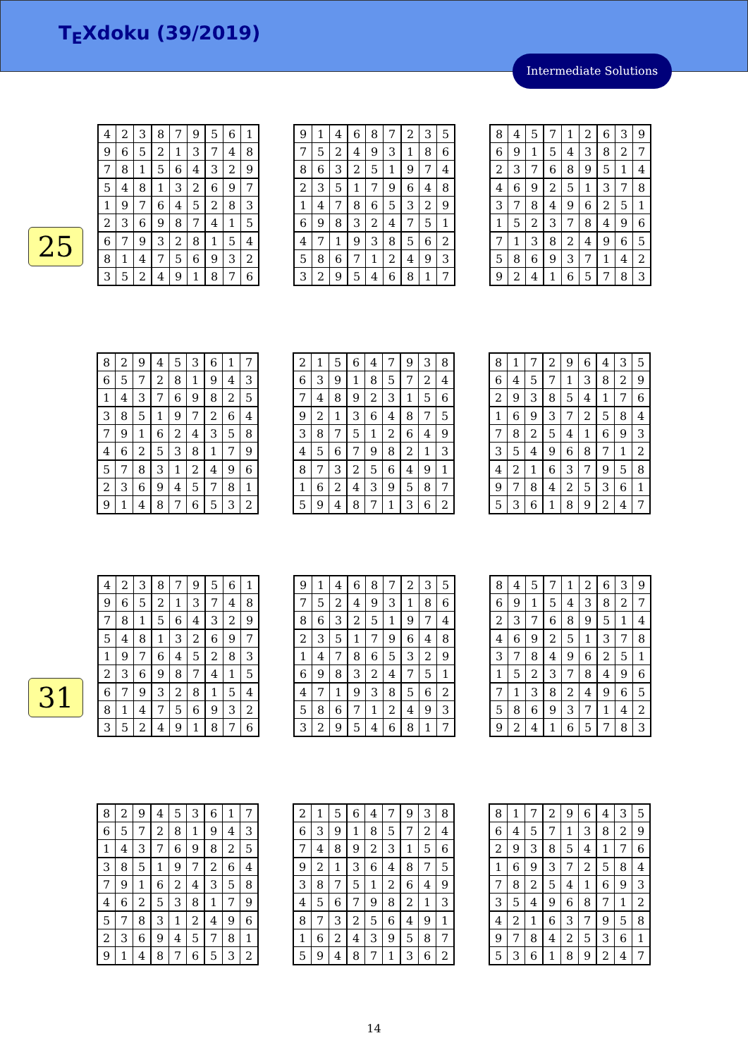T<sub>E</sub>Xdoku (39/2019)
Intermediate Solutions
25
| 4 | 2 | 3 | 8 | 7 | 9 | 5 | 6 | 1 |
| 9 | 6 | 5 | 2 | 1 | 3 | 7 | 4 | 8 |
| 7 | 8 | 1 | 5 | 6 | 4 | 3 | 2 | 9 |
| 5 | 4 | 8 | 1 | 3 | 2 | 6 | 9 | 7 |
| 1 | 9 | 7 | 6 | 4 | 5 | 2 | 8 | 3 |
| 2 | 3 | 6 | 9 | 8 | 7 | 4 | 1 | 5 |
| 6 | 7 | 9 | 3 | 2 | 8 | 1 | 5 | 4 |
| 8 | 1 | 4 | 7 | 5 | 6 | 9 | 3 | 2 |
| 3 | 5 | 2 | 4 | 9 | 1 | 8 | 7 | 6 |
| 9 | 1 | 4 | 6 | 8 | 7 | 2 | 3 | 5 |
| 7 | 5 | 2 | 4 | 9 | 3 | 1 | 8 | 6 |
| 8 | 6 | 3 | 2 | 5 | 1 | 9 | 7 | 4 |
| 2 | 3 | 5 | 1 | 7 | 9 | 6 | 4 | 8 |
| 1 | 4 | 7 | 8 | 6 | 5 | 3 | 2 | 9 |
| 6 | 9 | 8 | 3 | 2 | 4 | 7 | 5 | 1 |
| 4 | 7 | 1 | 9 | 3 | 8 | 5 | 6 | 2 |
| 5 | 8 | 6 | 7 | 1 | 2 | 4 | 9 | 3 |
| 3 | 2 | 9 | 5 | 4 | 6 | 8 | 1 | 7 |
| 8 | 4 | 5 | 7 | 1 | 2 | 6 | 3 | 9 |
| 6 | 9 | 1 | 5 | 4 | 3 | 8 | 2 | 7 |
| 2 | 3 | 7 | 6 | 8 | 9 | 5 | 1 | 4 |
| 4 | 6 | 9 | 2 | 5 | 1 | 3 | 7 | 8 |
| 3 | 7 | 8 | 4 | 9 | 6 | 2 | 5 | 1 |
| 1 | 5 | 2 | 3 | 7 | 8 | 4 | 9 | 6 |
| 7 | 1 | 3 | 8 | 2 | 4 | 9 | 6 | 5 |
| 5 | 8 | 6 | 9 | 3 | 7 | 1 | 4 | 2 |
| 9 | 2 | 4 | 1 | 6 | 5 | 7 | 8 | 3 |
| 8 | 2 | 9 | 4 | 5 | 3 | 6 | 1 | 7 |
| 6 | 5 | 7 | 2 | 8 | 1 | 9 | 4 | 3 |
| 1 | 4 | 3 | 7 | 6 | 9 | 8 | 2 | 5 |
| 3 | 8 | 5 | 1 | 9 | 7 | 2 | 6 | 4 |
| 7 | 9 | 1 | 6 | 2 | 4 | 3 | 5 | 8 |
| 4 | 6 | 2 | 5 | 3 | 8 | 1 | 7 | 9 |
| 5 | 7 | 8 | 3 | 1 | 2 | 4 | 9 | 6 |
| 2 | 3 | 6 | 9 | 4 | 5 | 7 | 8 | 1 |
| 9 | 1 | 4 | 8 | 7 | 6 | 5 | 3 | 2 |
| 2 | 1 | 5 | 6 | 4 | 7 | 9 | 3 | 8 |
| 6 | 3 | 9 | 1 | 8 | 5 | 7 | 2 | 4 |
| 7 | 4 | 8 | 9 | 2 | 3 | 1 | 5 | 6 |
| 9 | 2 | 1 | 3 | 6 | 4 | 8 | 7 | 5 |
| 3 | 8 | 7 | 5 | 1 | 2 | 6 | 4 | 9 |
| 4 | 5 | 6 | 7 | 9 | 8 | 2 | 1 | 3 |
| 8 | 7 | 3 | 2 | 5 | 6 | 4 | 9 | 1 |
| 1 | 6 | 2 | 4 | 3 | 9 | 5 | 8 | 7 |
| 5 | 9 | 4 | 8 | 7 | 1 | 3 | 6 | 2 |
| 8 | 1 | 7 | 2 | 9 | 6 | 4 | 3 | 5 |
| 6 | 4 | 5 | 7 | 1 | 3 | 8 | 2 | 9 |
| 2 | 9 | 3 | 8 | 5 | 4 | 1 | 7 | 6 |
| 1 | 6 | 9 | 3 | 7 | 2 | 5 | 8 | 4 |
| 7 | 8 | 2 | 5 | 4 | 1 | 6 | 9 | 3 |
| 3 | 5 | 4 | 9 | 6 | 8 | 7 | 1 | 2 |
| 4 | 2 | 1 | 6 | 3 | 7 | 9 | 5 | 8 |
| 9 | 7 | 8 | 4 | 2 | 5 | 3 | 6 | 1 |
| 5 | 3 | 6 | 1 | 8 | 9 | 2 | 4 | 7 |
31
| 4 | 2 | 3 | 8 | 7 | 9 | 5 | 6 | 1 |
| 9 | 6 | 5 | 2 | 1 | 3 | 7 | 4 | 8 |
| 7 | 8 | 1 | 5 | 6 | 4 | 3 | 2 | 9 |
| 5 | 4 | 8 | 1 | 3 | 2 | 6 | 9 | 7 |
| 1 | 9 | 7 | 6 | 4 | 5 | 2 | 8 | 3 |
| 2 | 3 | 6 | 9 | 8 | 7 | 4 | 1 | 5 |
| 6 | 7 | 9 | 3 | 2 | 8 | 1 | 5 | 4 |
| 8 | 1 | 4 | 7 | 5 | 6 | 9 | 3 | 2 |
| 3 | 5 | 2 | 4 | 9 | 1 | 8 | 7 | 6 |
| 9 | 1 | 4 | 6 | 8 | 7 | 2 | 3 | 5 |
| 7 | 5 | 2 | 4 | 9 | 3 | 1 | 8 | 6 |
| 8 | 6 | 3 | 2 | 5 | 1 | 9 | 7 | 4 |
| 2 | 3 | 5 | 1 | 7 | 9 | 6 | 4 | 8 |
| 1 | 4 | 7 | 8 | 6 | 5 | 3 | 2 | 9 |
| 6 | 9 | 8 | 3 | 2 | 4 | 7 | 5 | 1 |
| 4 | 7 | 1 | 9 | 3 | 8 | 5 | 6 | 2 |
| 5 | 8 | 6 | 7 | 1 | 2 | 4 | 9 | 3 |
| 3 | 2 | 9 | 5 | 4 | 6 | 8 | 1 | 7 |
| 8 | 4 | 5 | 7 | 1 | 2 | 6 | 3 | 9 |
| 6 | 9 | 1 | 5 | 4 | 3 | 8 | 2 | 7 |
| 2 | 3 | 7 | 6 | 8 | 9 | 5 | 1 | 4 |
| 4 | 6 | 9 | 2 | 5 | 1 | 3 | 7 | 8 |
| 3 | 7 | 8 | 4 | 9 | 6 | 2 | 5 | 1 |
| 1 | 5 | 2 | 3 | 7 | 8 | 4 | 9 | 6 |
| 7 | 1 | 3 | 8 | 2 | 4 | 9 | 6 | 5 |
| 5 | 8 | 6 | 9 | 3 | 7 | 1 | 4 | 2 |
| 9 | 2 | 4 | 1 | 6 | 5 | 7 | 8 | 3 |
| 8 | 2 | 9 | 4 | 5 | 3 | 6 | 1 | 7 |
| 6 | 5 | 7 | 2 | 8 | 1 | 9 | 4 | 3 |
| 1 | 4 | 3 | 7 | 6 | 9 | 8 | 2 | 5 |
| 3 | 8 | 5 | 1 | 9 | 7 | 2 | 6 | 4 |
| 7 | 9 | 1 | 6 | 2 | 4 | 3 | 5 | 8 |
| 4 | 6 | 2 | 5 | 3 | 8 | 1 | 7 | 9 |
| 5 | 7 | 8 | 3 | 1 | 2 | 4 | 9 | 6 |
| 2 | 3 | 6 | 9 | 4 | 5 | 7 | 8 | 1 |
| 9 | 1 | 4 | 8 | 7 | 6 | 5 | 3 | 2 |
| 2 | 1 | 5 | 6 | 4 | 7 | 9 | 3 | 8 |
| 6 | 3 | 9 | 1 | 8 | 5 | 7 | 2 | 4 |
| 7 | 4 | 8 | 9 | 2 | 3 | 1 | 5 | 6 |
| 9 | 2 | 1 | 3 | 6 | 4 | 8 | 7 | 5 |
| 3 | 8 | 7 | 5 | 1 | 2 | 6 | 4 | 9 |
| 4 | 5 | 6 | 7 | 9 | 8 | 2 | 1 | 3 |
| 8 | 7 | 3 | 2 | 5 | 6 | 4 | 9 | 1 |
| 1 | 6 | 2 | 4 | 3 | 9 | 5 | 8 | 7 |
| 5 | 9 | 4 | 8 | 7 | 1 | 3 | 6 | 2 |
| 8 | 1 | 7 | 2 | 9 | 6 | 4 | 3 | 5 |
| 6 | 4 | 5 | 7 | 1 | 3 | 8 | 2 | 9 |
| 2 | 9 | 3 | 8 | 5 | 4 | 1 | 7 | 6 |
| 1 | 6 | 9 | 3 | 7 | 2 | 5 | 8 | 4 |
| 7 | 8 | 2 | 5 | 4 | 1 | 6 | 9 | 3 |
| 3 | 5 | 4 | 9 | 6 | 8 | 7 | 1 | 2 |
| 4 | 2 | 1 | 6 | 3 | 7 | 9 | 5 | 8 |
| 9 | 7 | 8 | 4 | 2 | 5 | 3 | 6 | 1 |
| 5 | 3 | 6 | 1 | 8 | 9 | 2 | 4 | 7 |
14